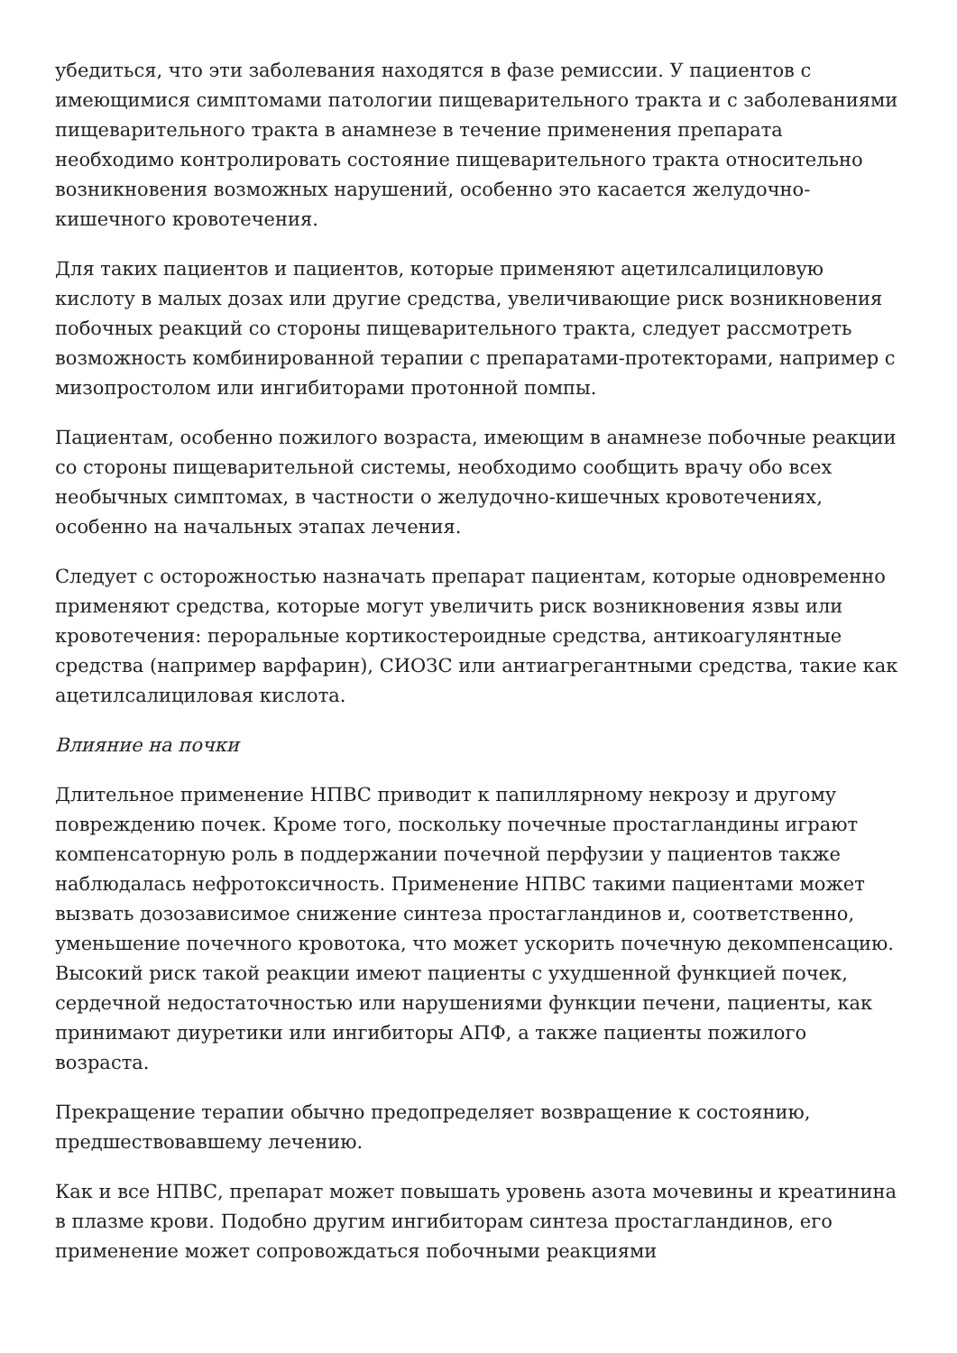убедиться, что эти заболевания находятся в фазе ремиссии. У пациентов с имеющимися симптомами патологии пищеварительного тракта и с заболеваниями пищеварительного тракта в анамнезе в течение применения препарата необходимо контролировать состояние пищеварительного тракта относительно возникновения возможных нарушений, особенно это касается желудочно-кишечного кровотечения.
Для таких пациентов и пациентов, которые применяют ацетилсалициловую кислоту в малых дозах или другие средства, увеличивающие риск возникновения побочных реакций со стороны пищеварительного тракта, следует рассмотреть возможность комбинированной терапии с препаратами-протекторами, например с мизопростолом или ингибиторами протонной помпы.
Пациентам, особенно пожилого возраста, имеющим в анамнезе побочные реакции со стороны пищеварительной системы, необходимо сообщить врачу обо всех необычных симптомах, в частности о желудочно-кишечных кровотечениях, особенно на начальных этапах лечения.
Следует с осторожностью назначать препарат пациентам, которые одновременно применяют средства, которые могут увеличить риск возникновения язвы или кровотечения: пероральные кортикостероидные средства, антикоагулянтные средства (например варфарин), СИОЗС или антиагрегантными средства, такие как ацетилсалициловая кислота.
Влияние на почки
Длительное применение НПВС приводит к папиллярному некрозу и другому повреждению почек. Кроме того, поскольку почечные простагландины играют компенсаторную роль в поддержании почечной перфузии у пациентов также наблюдалась нефротоксичность. Применение НПВС такими пациентами может вызвать дозозависимое снижение синтеза простагландинов и, соответственно, уменьшение почечного кровотока, что может ускорить почечную декомпенсацию. Высокий риск такой реакции имеют пациенты с ухудшенной функцией почек, сердечной недостаточностью или нарушениями функции печени, пациенты, как принимают диуретики или ингибиторы АПФ, а также пациенты пожилого возраста.
Прекращение терапии обычно предопределяет возвращение к состоянию, предшествовавшему лечению.
Как и все НПВС, препарат может повышать уровень азота мочевины и креатинина в плазме крови. Подобно другим ингибиторам синтеза простагландинов, его применение может сопровождаться побочными реакциями